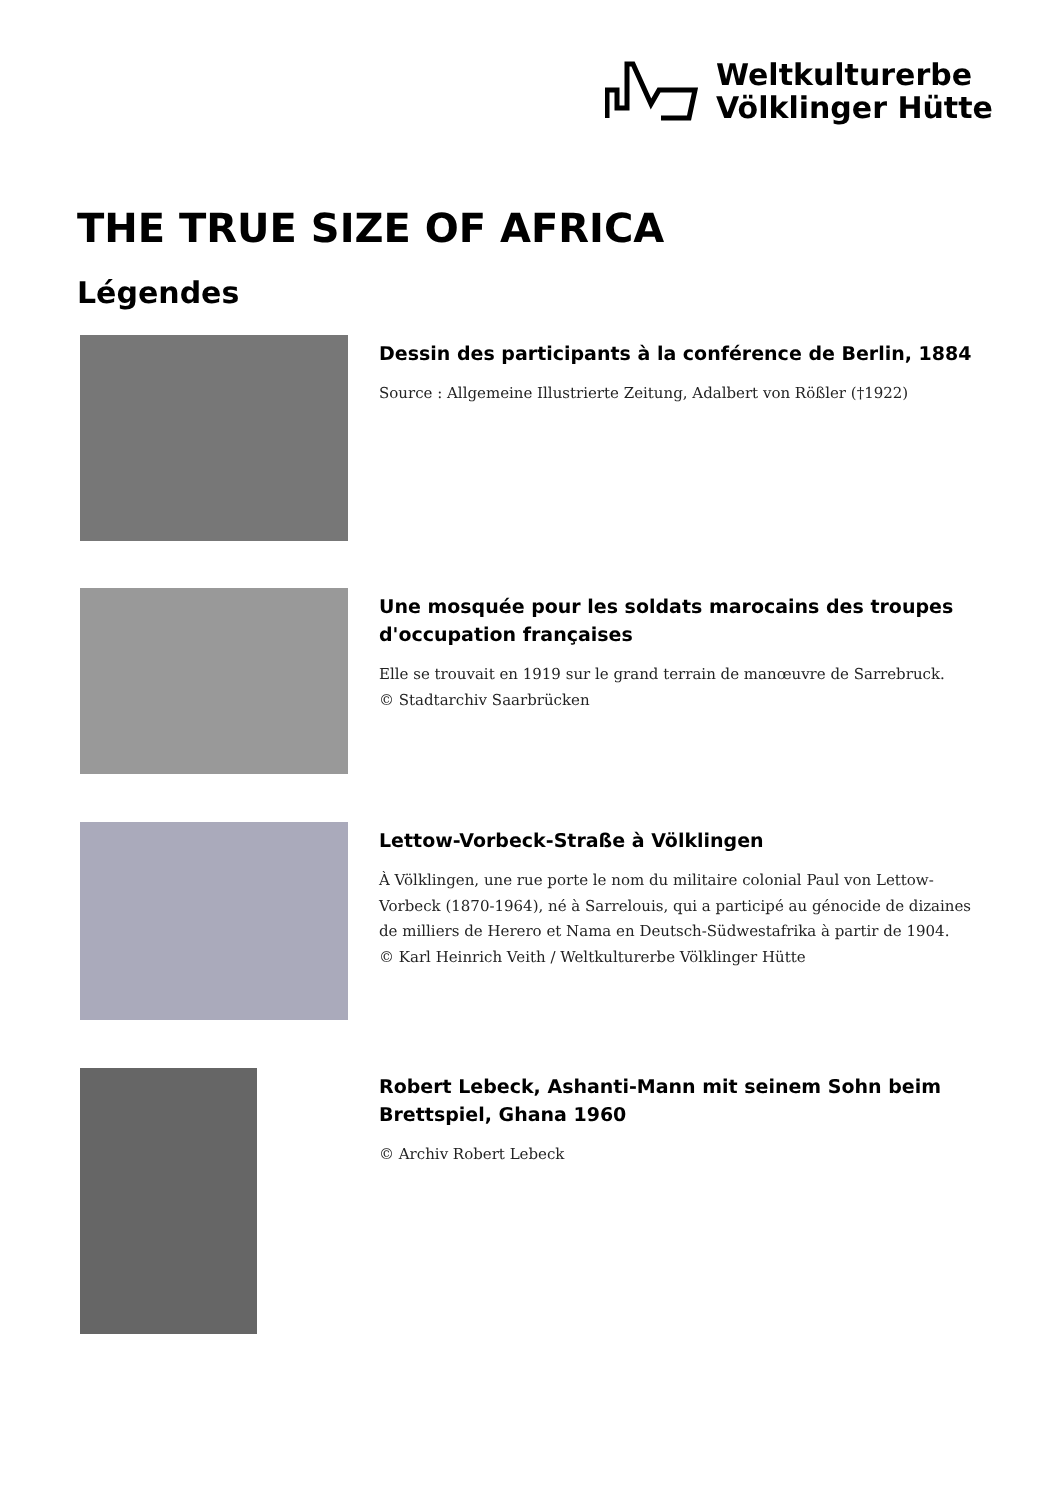Weltkulturerbe
Völklinger Hütte
THE TRUE SIZE OF AFRICA
Légendes
Dessin des participants à la conférence de Berlin, 1884
Source : Allgemeine Illustrierte Zeitung, Adalbert von Rößler (†1922)
Une mosquée pour les soldats marocains des troupes d'occupation françaises
Elle se trouvait en 1919 sur le grand terrain de manœuvre de Sarrebruck.
© Stadtarchiv Saarbrücken
Lettow-Vorbeck-Straße à Völklingen
À Völklingen, une rue porte le nom du militaire colonial Paul von Lettow-Vorbeck (1870-1964), né à Sarrelouis, qui a participé au génocide de dizaines de milliers de Herero et Nama en Deutsch-Südwestafrika à partir de 1904.
© Karl Heinrich Veith / Weltkulturerbe Völklinger Hütte
Robert Lebeck, Ashanti-Mann mit seinem Sohn beim Brettspiel, Ghana 1960
© Archiv Robert Lebeck